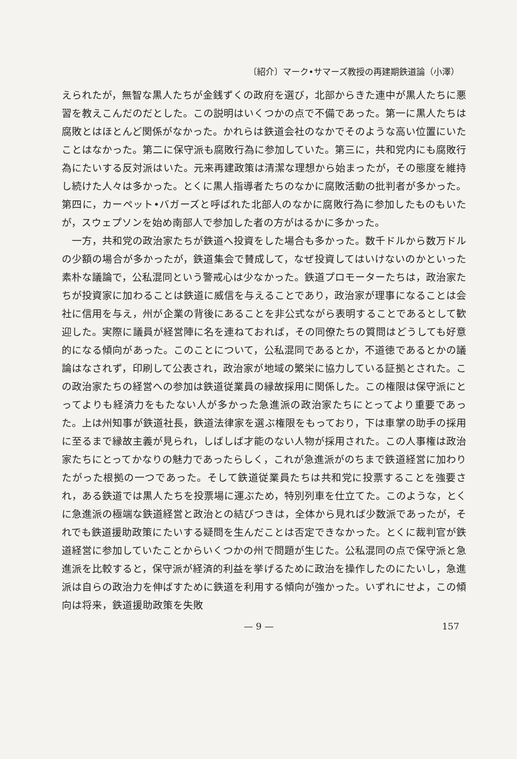〔紹介〕マーク•サマーズ教授の再建期鉄道論（小澤）
えられたが，無智な黒人たちが金銭ずくの政府を選び，北部からきた連中が黒人たちに悪習を教えこんだのだとした。この説明はいくつかの点で不備であった。第一に黒人たちは腐敗とはほとんど関係がなかった。かれらは鉄道会社のなかでそのような高い位置にいたことはなかった。第二に保守派も腐敗行為に参加していた。第三に，共和党内にも腐敗行為にたいする反対派はいた。元来再建政策は清潔な理想から始まったが，その態度を維持し続けた人々は多かった。とくに黒人指導者たちのなかに腐敗活動の批判者が多かった。第四に，カーペット•バガーズと呼ばれた北部人のなかに腐敗行為に参加したものもいたが，スウェプソンを始め南部人で参加した者の方がはるかに多かった。
一方，共和党の政治家たちが鉄道へ投資をした場合も多かった。数千ドルから数万ドルの少額の場合が多かったが，鉄道集会で賛成して，なぜ投資してはいけないのかといった素朴な議論で，公私混同という警戒心は少なかった。鉄道プロモーターたちは，政治家たちが投資家に加わることは鉄道に威信を与えることであり，政治家が理事になることは会社に信用を与え，州が企業の背後にあることを非公式ながら表明することであるとして歓迎した。実際に議員が経営陣に名を連ねておれば，その同僚たちの質問はどうしても好意的になる傾向があった。このことについて，公私混同であるとか，不道徳であるとかの議論はなされず，印刷して公表され，政治家が地域の繁栄に協力している証拠とされた。この政治家たちの経営への参加は鉄道従業員の縁故採用に関係した。この権限は保守派にとってよりも経済力をもたない人が多かった急進派の政治家たちにとってより重要であった。上は州知事が鉄道社長，鉄道法律家を選ぶ権限をもっており，下は車掌の助手の採用に至るまで縁故主義が見られ，しばしば才能のない人物が採用された。この人事権は政治家たちにとってかなりの魅力であったらしく，これが急進派がのちまで鉄道経営に加わりたがった根拠の一つであった。そして鉄道従業員たちは共和党に投票することを強要され，ある鉄道では黒人たちを投票場に運ぶため，特別列車を仕立てた。このような，とくに急進派の極端な鉄道経営と政治との結びつきは，全体から見れば少数派であったが，それでも鉄道援助政策にたいする疑問を生んだことは否定できなかった。とくに裁判官が鉄道経営に参加していたことからいくつかの州で問題が生じた。公私混同の点で保守派と急進派を比較すると，保守派が経済的利益を挙げるために政治を操作したのにたいし，急進派は自らの政治力を伸ばすために鉄道を利用する傾向が強かった。いずれにせよ，この傾向は将来，鉄道援助政策を失敗
— 9 — 157